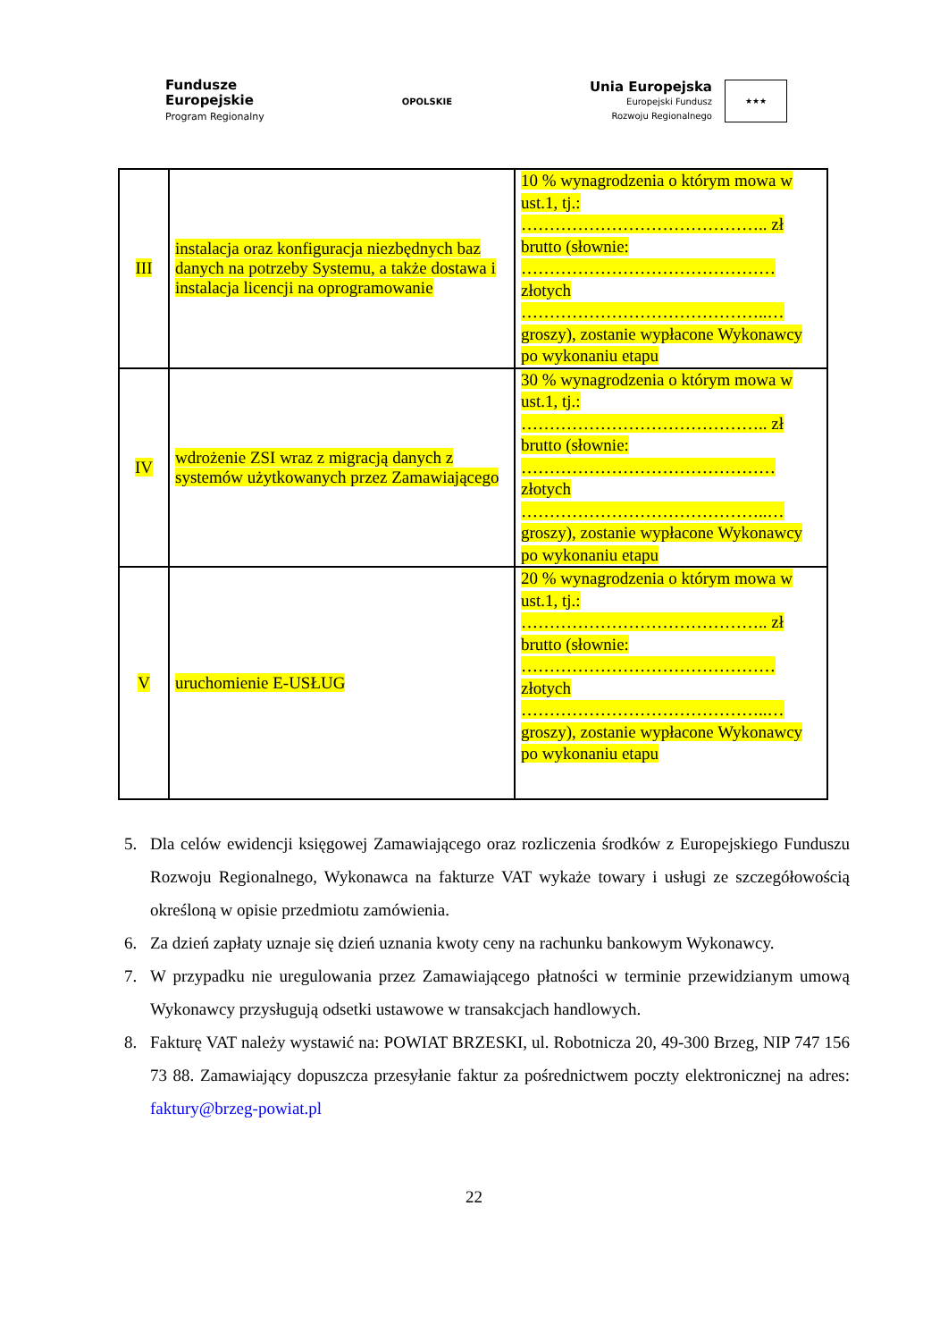Fundusze
Europejskie
Program Regionalny
OPOLSKIE
Unia Europejska
Europejski Fundusz
Rozwoju Regionalnego
★★★
| III | instalacja oraz konfiguracja niezbędnych baz danych na potrzeby Systemu, a także dostawa i instalacja licencji na oprogramowanie | 10 % wynagrodzenia o którym mowa w ust.1, tj.: …………………………………….. zł brutto (słownie: ……………………………………… złotych ……………………………………..… groszy), zostanie wypłacone Wykonawcy po wykonaniu etapu |
| IV | wdrożenie ZSI wraz z migracją danych z systemów użytkowanych przez Zamawiającego | 30 % wynagrodzenia o którym mowa w ust.1, tj.: …………………………………….. zł brutto (słownie: ……………………………………… złotych ……………………………………..… groszy), zostanie wypłacone Wykonawcy po wykonaniu etapu |
| V | uruchomienie E-USŁUG | 20 % wynagrodzenia o którym mowa w ust.1, tj.: …………………………………….. zł brutto (słownie: ……………………………………… złotych ……………………………………..… groszy), zostanie wypłacone Wykonawcy po wykonaniu etapu |
5. Dla celów ewidencji księgowej Zamawiającego oraz rozliczenia środków z Europejskiego Funduszu Rozwoju Regionalnego, Wykonawca na fakturze VAT wykaże towary i usługi ze szczegółowością określoną w opisie przedmiotu zamówienia.
6. Za dzień zapłaty uznaje się dzień uznania kwoty ceny na rachunku bankowym Wykonawcy.
7. W przypadku nie uregulowania przez Zamawiającego płatności w terminie przewidzianym umową Wykonawcy przysługują odsetki ustawowe w transakcjach handlowych.
8. Fakturę VAT należy wystawić na: POWIAT BRZESKI, ul. Robotnicza 20, 49-300 Brzeg, NIP 747 156 73 88. Zamawiający dopuszcza przesyłanie faktur za pośrednictwem poczty elektronicznej na adres: faktury@brzeg-powiat.pl
22